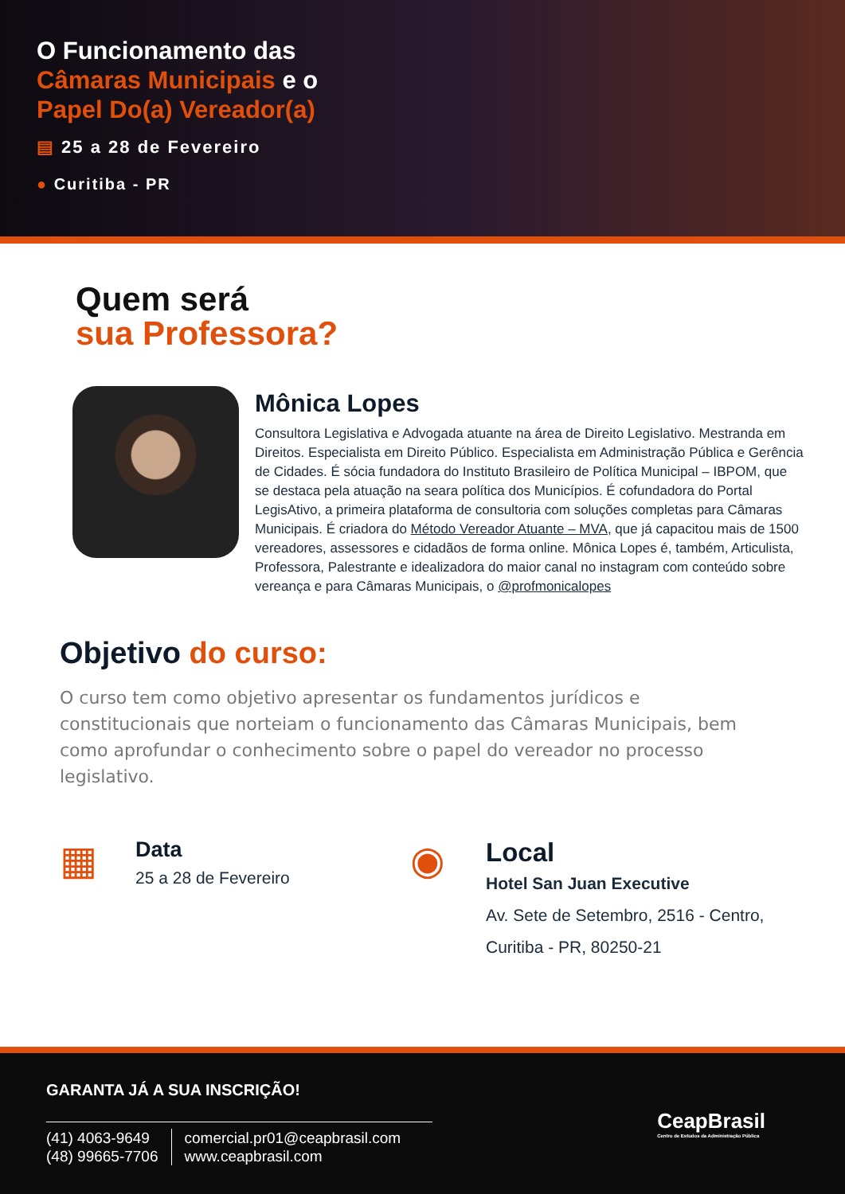O Funcionamento das
Câmaras Municipais e o
Papel Do(a) Vereador(a)
▤ 25 a 28 de Fevereiro
● Curitiba - PR
Quem será
sua Professora?
Mônica Lopes
Consultora Legislativa e Advogada atuante na área de Direito Legislativo. Mestranda em Direitos. Especialista em Direito Público. Especialista em Administração Pública e Gerência de Cidades. É sócia fundadora do Instituto Brasileiro de Política Municipal – IBPOM, que se destaca pela atuação na seara política dos Municípios. É cofundadora do Portal LegisAtivo, a primeira plataforma de consultoria com soluções completas para Câmaras Municipais. É criadora do Método Vereador Atuante – MVA, que já capacitou mais de 1500 vereadores, assessores e cidadãos de forma online. Mônica Lopes é, também, Articulista, Professora, Palestrante e idealizadora do maior canal no instagram com conteúdo sobre vereança e para Câmaras Municipais, o @profmonicalopes
Objetivo do curso:
O curso tem como objetivo apresentar os fundamentos jurídicos e constitucionais que norteiam o funcionamento das Câmaras Municipais, bem como aprofundar o conhecimento sobre o papel do vereador no processo legislativo.
▦
Data
25 a 28 de Fevereiro
◉
Local
Hotel San Juan Executive
Av. Sete de Setembro, 2516 - Centro,
Curitiba - PR, 80250-21
GARANTA JÁ A SUA INSCRIÇÃO!
(41) 4063-9649
(48) 99665-7706
comercial.pr01@ceapbrasil.com
www.ceapbrasil.com
CeapBrasil
Centro de Estudos da Administração Pública